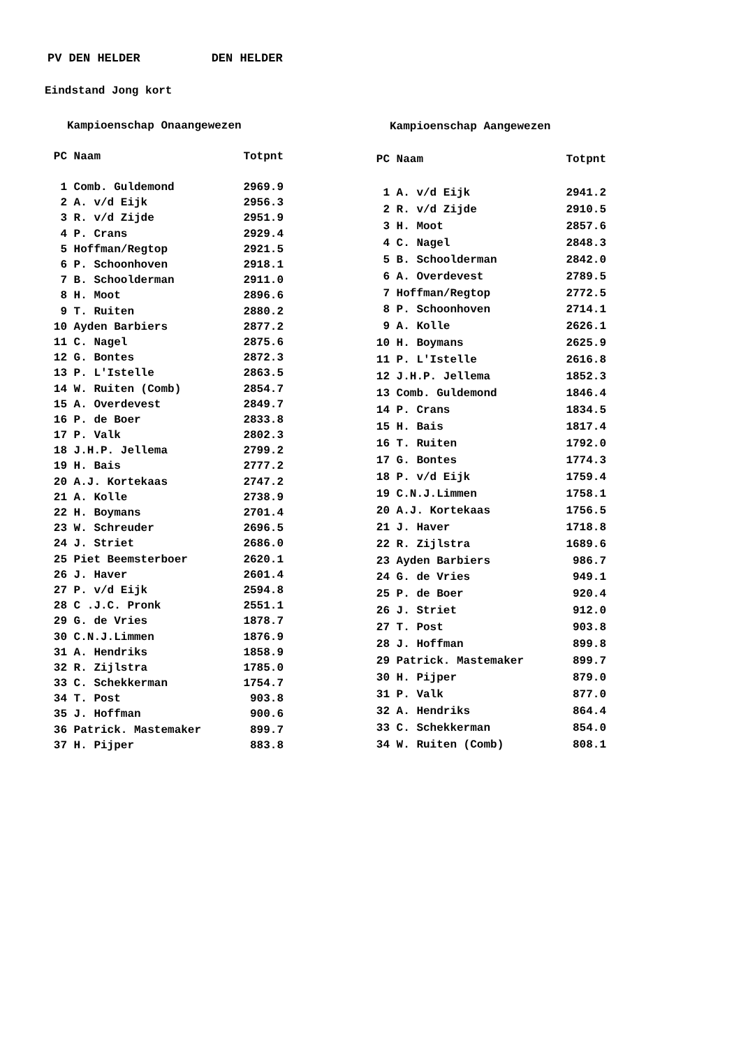PV DEN HELDER DEN HELDER
Eindstand Jong kort
| Kampioenschap Onaangewezen | | |
| PC | Naam | Totpnt |
| 1 | Comb. Guldemond | 2969.9 |
| 2 | A. v/d Eijk | 2956.3 |
| 3 | R. v/d Zijde | 2951.9 |
| 4 | P. Crans | 2929.4 |
| 5 | Hoffman/Regtop | 2921.5 |
| 6 | P. Schoonhoven | 2918.1 |
| 7 | B. Schoolderman | 2911.0 |
| 8 | H. Moot | 2896.6 |
| 9 | T. Ruiten | 2880.2 |
| 10 | Ayden Barbiers | 2877.2 |
| 11 | C. Nagel | 2875.6 |
| 12 | G. Bontes | 2872.3 |
| 13 | P. L'Istelle | 2863.5 |
| 14 | W. Ruiten (Comb) | 2854.7 |
| 15 | A. Overdevest | 2849.7 |
| 16 | P. de Boer | 2833.8 |
| 17 | P. Valk | 2802.3 |
| 18 | J.H.P. Jellema | 2799.2 |
| 19 | H. Bais | 2777.2 |
| 20 | A.J. Kortekaas | 2747.2 |
| 21 | A. Kolle | 2738.9 |
| 22 | H. Boymans | 2701.4 |
| 23 | W. Schreuder | 2696.5 |
| 24 | J. Striet | 2686.0 |
| 25 | Piet Beemsterboer | 2620.1 |
| 26 | J. Haver | 2601.4 |
| 27 | P. v/d Eijk | 2594.8 |
| 28 | C .J.C. Pronk | 2551.1 |
| 29 | G. de Vries | 1878.7 |
| 30 | C.N.J.Limmen | 1876.9 |
| 31 | A. Hendriks | 1858.9 |
| 32 | R. Zijlstra | 1785.0 |
| 33 | C. Schekkerman | 1754.7 |
| 34 | T. Post | 903.8 |
| 35 | J. Hoffman | 900.6 |
| 36 | Patrick. Mastemaker | 899.7 |
| 37 | H. Pijper | 883.8 |
| Kampioenschap Aangewezen | | |
| PC | Naam | Totpnt |
| 1 | A. v/d Eijk | 2941.2 |
| 2 | R. v/d Zijde | 2910.5 |
| 3 | H. Moot | 2857.6 |
| 4 | C. Nagel | 2848.3 |
| 5 | B. Schoolderman | 2842.0 |
| 6 | A. Overdevest | 2789.5 |
| 7 | Hoffman/Regtop | 2772.5 |
| 8 | P. Schoonhoven | 2714.1 |
| 9 | A. Kolle | 2626.1 |
| 10 | H. Boymans | 2625.9 |
| 11 | P. L'Istelle | 2616.8 |
| 12 | J.H.P. Jellema | 1852.3 |
| 13 | Comb. Guldemond | 1846.4 |
| 14 | P. Crans | 1834.5 |
| 15 | H. Bais | 1817.4 |
| 16 | T. Ruiten | 1792.0 |
| 17 | G. Bontes | 1774.3 |
| 18 | P. v/d Eijk | 1759.4 |
| 19 | C.N.J.Limmen | 1758.1 |
| 20 | A.J. Kortekaas | 1756.5 |
| 21 | J. Haver | 1718.8 |
| 22 | R. Zijlstra | 1689.6 |
| 23 | Ayden Barbiers | 986.7 |
| 24 | G. de Vries | 949.1 |
| 25 | P. de Boer | 920.4 |
| 26 | J. Striet | 912.0 |
| 27 | T. Post | 903.8 |
| 28 | J. Hoffman | 899.8 |
| 29 | Patrick. Mastemaker | 899.7 |
| 30 | H. Pijper | 879.0 |
| 31 | P. Valk | 877.0 |
| 32 | A. Hendriks | 864.4 |
| 33 | C. Schekkerman | 854.0 |
| 34 | W. Ruiten (Comb) | 808.1 |